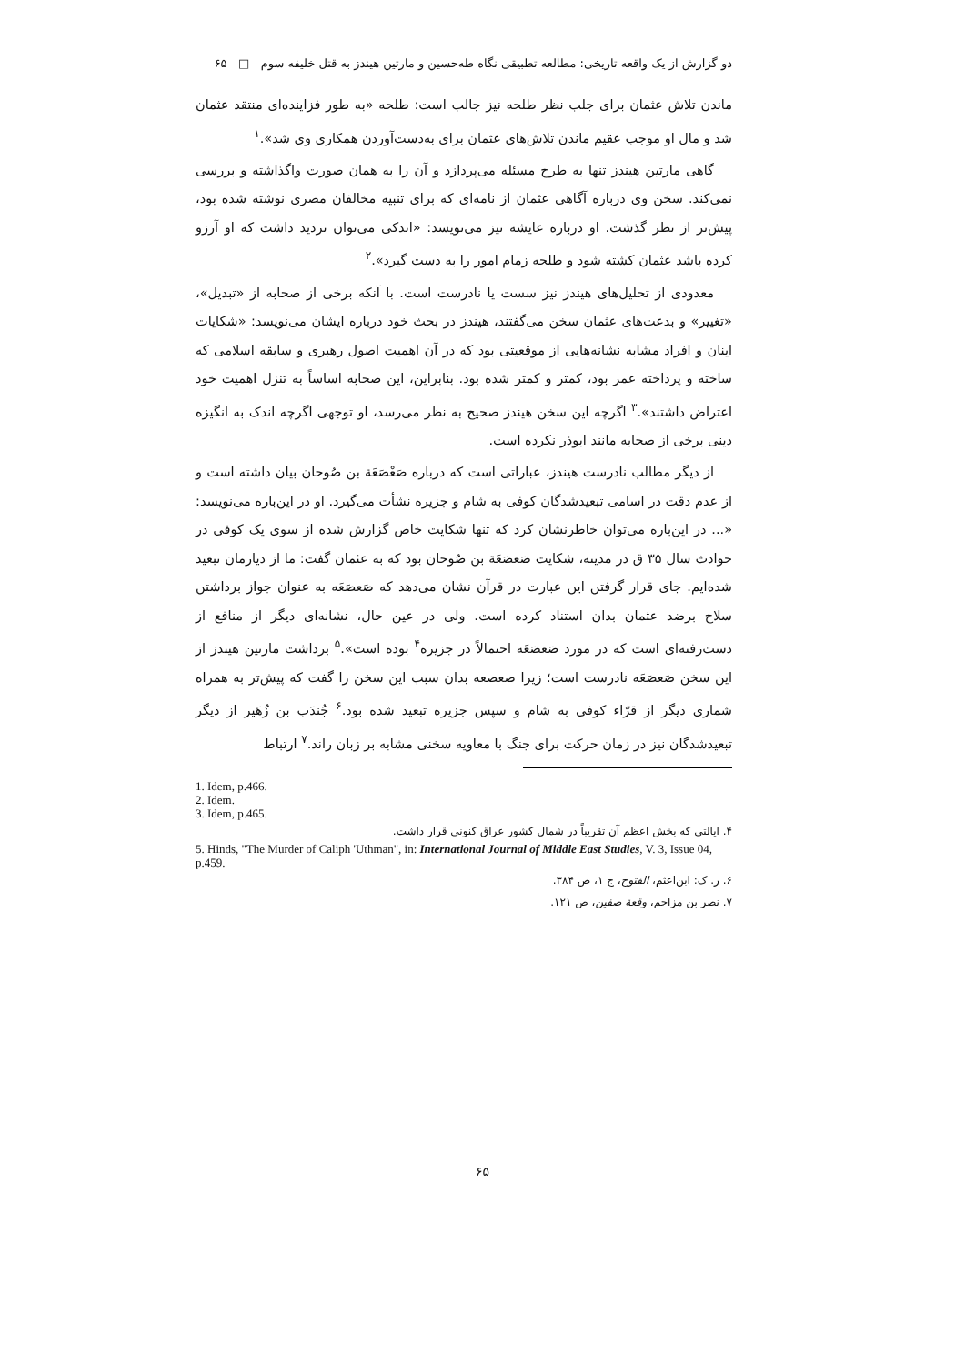دو گزارش از یک واقعه تاریخی: مطالعه تطبیقی نگاه طه‌حسین و مارتین هیندز به قتل خلیفه سوم □ ۶۵
ماندن تلاش عثمان برای جلب نظر طلحه نیز جالب است: طلحه «به طور فزاینده‌ای منتقد عثمان شد و مال او موجب عقیم ماندن تلاش‌های عثمان برای به‌دست‌آوردن همکاری وی شد».<sup>۱</sup>
گاهی مارتین هیندز تنها به طرح مسئله می‌پردازد و آن را به همان صورت واگذاشته و بررسی نمی‌کند. سخن وی درباره آگاهی عثمان از نامه‌ای که برای تنبیه مخالفان مصری نوشته شده بود، پیش‌تر از نظر گذشت. او درباره عایشه نیز می‌نویسد: «اندکی می‌توان تردید داشت که او آرزو کرده باشد عثمان کشته شود و طلحه زمام امور را به دست گیرد».<sup>۲</sup>
معدودی از تحلیل‌های هیندز نیز سست یا نادرست است. با آنکه برخی از صحابه از «تبدیل»، «تغییر» و بدعت‌های عثمان سخن می‌گفتند، هیندز در بحث خود درباره ایشان می‌نویسد: «شکایات اینان و افراد مشابه نشانه‌هایی از موقعیتی بود که در آن اهمیت اصول رهبری و سابقه اسلامی که ساخته و پرداخته عمر بود، کمتر و کمتر شده بود. بنابراین، این صحابه اساساً به تنزل اهمیت خود اعتراض داشتند».<sup>۳</sup> اگرچه این سخن هیندز صحیح به نظر می‌رسد، او توجهی اگرچه اندک به انگیزه دینی برخی از صحابه مانند ابوذر نکرده است.
از دیگر مطالب نادرست هیندز، عباراتی است که درباره صَعْصَعَة بن صُوحان بیان داشته است و از عدم دقت در اسامی تبعیدشدگان کوفی به شام و جزیره نشأت می‌گیرد. او در این‌باره می‌نویسد: «... در این‌باره می‌توان خاطرنشان کرد که تنها شکایت خاص گزارش شده از سوی یک کوفی در حوادث سال ۳۵ ق در مدینه، شکایت صَعصَعَة بن صُوحان بود که به عثمان گفت: ما از دیارمان تبعید شده‌ایم. جای قرار گرفتن این عبارت در قرآن نشان می‌دهد که صَعصَعَه به عنوان جواز برداشتن سلاح برضد عثمان بدان استناد کرده است. ولی در عین حال، نشانه‌ای دیگر از منافع از دست‌رفته‌ای است که در مورد صَعصَعَه احتمالاً در جزیره<sup>۴</sup> بوده است».<sup>۵</sup> برداشت مارتین هیندز از این سخن صَعصَعَه نادرست است؛ زیرا صعصعه بدان سبب این سخن را گفت که پیش‌تر به همراه شماری دیگر از قرّاء کوفی به شام و سپس جزیره تبعید شده بود.<sup>۶</sup> جُندَب بن زُهَیر از دیگر تبعیدشدگان نیز در زمان حرکت برای جنگ با معاویه سخنی مشابه بر زبان راند.<sup>۷</sup> ارتباط
1. Idem, p.466.
2. Idem.
3. Idem, p.465.
۴. ایالتی که بخش اعظم آن تقریباً در شمال کشور عراق کنونی قرار داشت.
5. Hinds, "The Murder of Caliph 'Uthman", in: International Journal of Middle East Studies, V. 3, Issue 04, p.459.
۶. ر. ک: ابن‌اعثم، الفتوح، ج ۱، ص ۳۸۴.
۷. نصر بن مزاحم، وقعة صفین، ص ۱۲۱.
۶۵